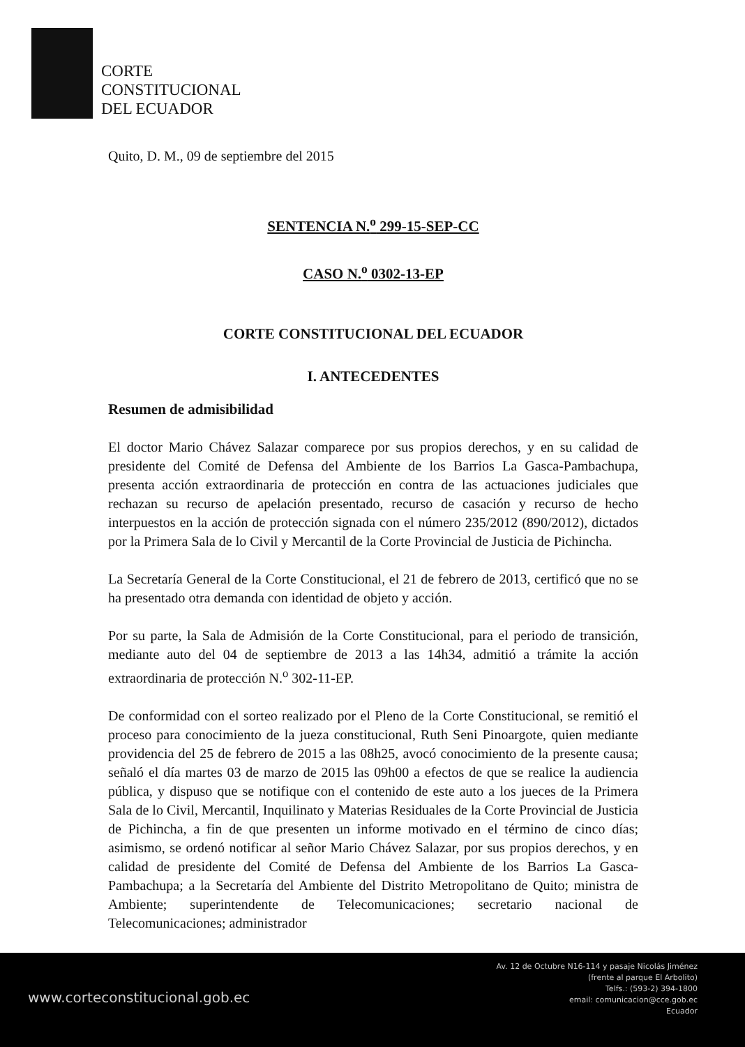CORTE
CONSTITUCIONAL
DEL ECUADOR
Quito, D. M., 09 de septiembre del 2015
SENTENCIA N.<sup>o</sup> 299-15-SEP-CC
CASO N.<sup>o</sup> 0302-13-EP
CORTE CONSTITUCIONAL DEL ECUADOR
I. ANTECEDENTES
Resumen de admisibilidad
El doctor Mario Chávez Salazar comparece por sus propios derechos, y en su calidad de presidente del Comité de Defensa del Ambiente de los Barrios La Gasca-Pambachupa, presenta acción extraordinaria de protección en contra de las actuaciones judiciales que rechazan su recurso de apelación presentado, recurso de casación y recurso de hecho interpuestos en la acción de protección signada con el número 235/2012 (890/2012), dictados por la Primera Sala de lo Civil y Mercantil de la Corte Provincial de Justicia de Pichincha.
La Secretaría General de la Corte Constitucional, el 21 de febrero de 2013, certificó que no se ha presentado otra demanda con identidad de objeto y acción.
Por su parte, la Sala de Admisión de la Corte Constitucional, para el periodo de transición, mediante auto del 04 de septiembre de 2013 a las 14h34, admitió a trámite la acción extraordinaria de protección N.<sup>o</sup> 302-11-EP.
De conformidad con el sorteo realizado por el Pleno de la Corte Constitucional, se remitió el proceso para conocimiento de la jueza constitucional, Ruth Seni Pinoargote, quien mediante providencia del 25 de febrero de 2015 a las 08h25, avocó conocimiento de la presente causa; señaló el día martes 03 de marzo de 2015 las 09h00 a efectos de que se realice la audiencia pública, y dispuso que se notifique con el contenido de este auto a los jueces de la Primera Sala de lo Civil, Mercantil, Inquilinato y Materias Residuales de la Corte Provincial de Justicia de Pichincha, a fin de que presenten un informe motivado en el término de cinco días; asimismo, se ordenó notificar al señor Mario Chávez Salazar, por sus propios derechos, y en calidad de presidente del Comité de Defensa del Ambiente de los Barrios La Gasca-Pambachupa; a la Secretaría del Ambiente del Distrito Metropolitano de Quito; ministra de Ambiente; superintendente de Telecomunicaciones; secretario nacional de Telecomunicaciones; administrador
www.corteconstitucional.gob.ec
Av. 12 de Octubre N16-114 y pasaje Nicolás Jiménez
(frente al parque El Arbolito)
Telfs.: (593-2) 394-1800
email: comunicacion@cce.gob.ec
Ecuador